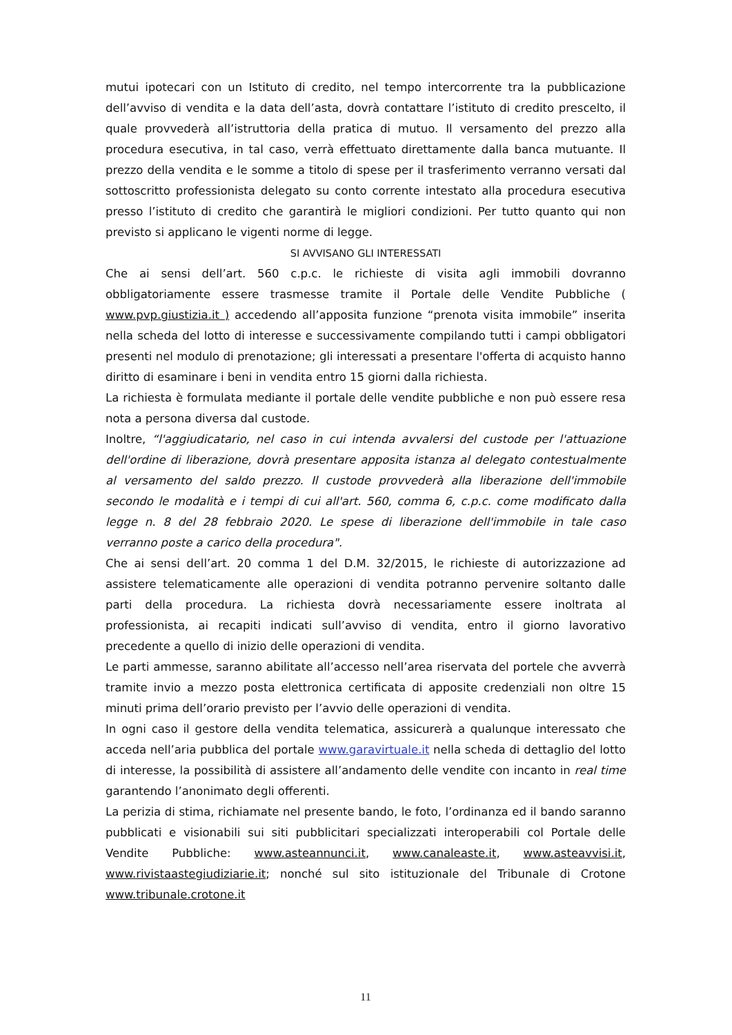mutui ipotecari con un Istituto di credito, nel tempo intercorrente tra la pubblicazione dell’avviso di vendita e la data dell’asta, dovrà contattare l’istituto di credito prescelto, il quale provvederà all’istruttoria della pratica di mutuo. Il versamento del prezzo alla procedura esecutiva, in tal caso, verrà effettuato direttamente dalla banca mutuante. Il prezzo della vendita e le somme a titolo di spese per il trasferimento verranno versati dal sottoscritto professionista delegato su conto corrente intestato alla procedura esecutiva presso l’istituto di credito che garantirà le migliori condizioni. Per tutto quanto qui non previsto si applicano le vigenti norme di legge.
SI AVVISANO GLI INTERESSATI
Che ai sensi dell’art. 560 c.p.c. le richieste di visita agli immobili dovranno obbligatoriamente essere trasmesse tramite il Portale delle Vendite Pubbliche ( www.pvp.giustizia.it ) accedendo all’apposita funzione “prenota visita immobile” inserita nella scheda del lotto di interesse e successivamente compilando tutti i campi obbligatori presenti nel modulo di prenotazione; gli interessati a presentare l'offerta di acquisto hanno diritto di esaminare i beni in vendita entro 15 giorni dalla richiesta.
La richiesta è formulata mediante il portale delle vendite pubbliche e non può essere resa nota a persona diversa dal custode.
Inoltre, “l'aggiudicatario, nel caso in cui intenda avvalersi del custode per l'attuazione dell'ordine di liberazione, dovrà presentare apposita istanza al delegato contestualmente al versamento del saldo prezzo. Il custode provvederà alla liberazione dell'immobile secondo le modalità e i tempi di cui all'art. 560, comma 6, c.p.c. come modificato dalla legge n. 8 del 28 febbraio 2020. Le spese di liberazione dell'immobile in tale caso verranno poste a carico della procedura".
Che ai sensi dell’art. 20 comma 1 del D.M. 32/2015, le richieste di autorizzazione ad assistere telematicamente alle operazioni di vendita potranno pervenire soltanto dalle parti della procedura. La richiesta dovrà necessariamente essere inoltrata al professionista, ai recapiti indicati sull’avviso di vendita, entro il giorno lavorativo precedente a quello di inizio delle operazioni di vendita.
Le parti ammesse, saranno abilitate all’accesso nell’area riservata del portele che avverrà tramite invio a mezzo posta elettronica certificata di apposite credenziali non oltre 15 minuti prima dell’orario previsto per l’avvio delle operazioni di vendita.
In ogni caso il gestore della vendita telematica, assicurerà a qualunque interessato che acceda nell’aria pubblica del portale www.garavirtuale.it nella scheda di dettaglio del lotto di interesse, la possibilità di assistere all’andamento delle vendite con incanto in real time garantendo l’anonimato degli offerenti.
La perizia di stima, richiamate nel presente bando, le foto, l’ordinanza ed il bando saranno pubblicati e visionabili sui siti pubblicitari specializzati interoperabili col Portale delle Vendite Pubbliche: www.asteannunci.it, www.canaleaste.it, www.asteavvisi.it, www.rivistaastegiudiziarie.it; nonché sul sito istituzionale del Tribunale di Crotone www.tribunale.crotone.it
11